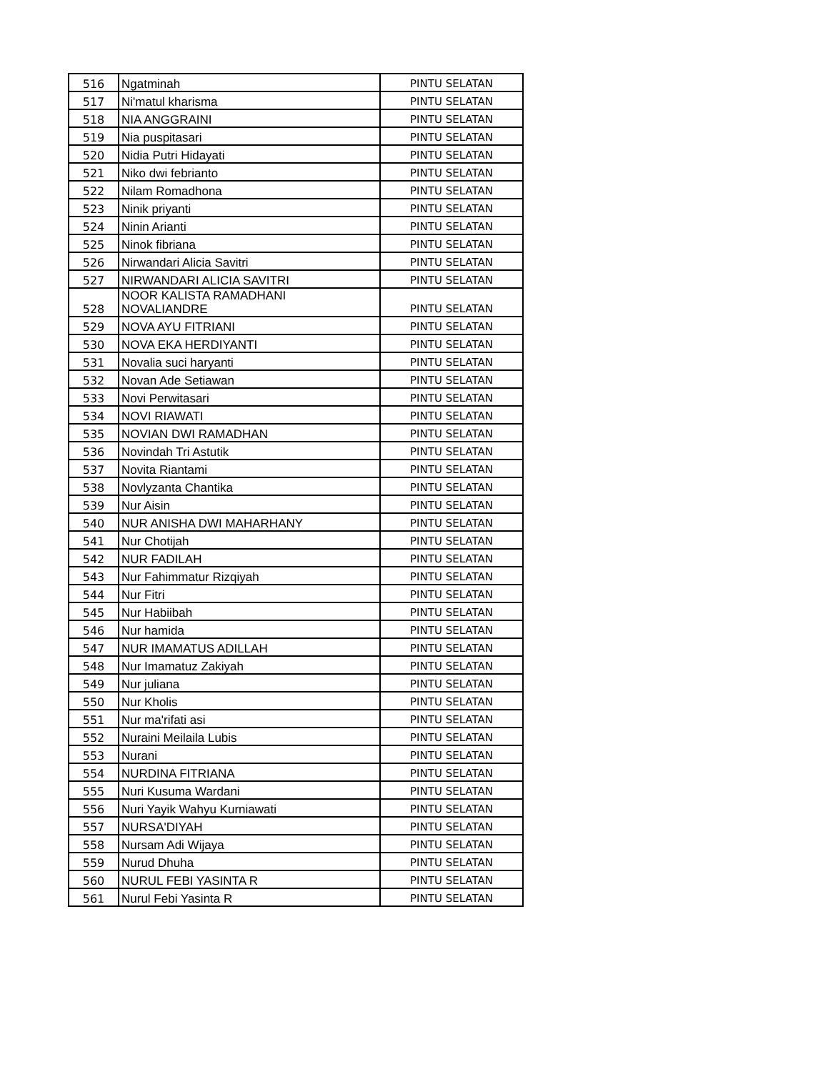| 516 | Ngatminah | PINTU SELATAN |
| 517 | Ni'matul kharisma | PINTU SELATAN |
| 518 | NIA ANGGRAINI | PINTU SELATAN |
| 519 | Nia puspitasari | PINTU SELATAN |
| 520 | Nidia Putri Hidayati | PINTU SELATAN |
| 521 | Niko dwi febrianto | PINTU SELATAN |
| 522 | Nilam Romadhona | PINTU SELATAN |
| 523 | Ninik priyanti | PINTU SELATAN |
| 524 | Ninin Arianti | PINTU SELATAN |
| 525 | Ninok fibriana | PINTU SELATAN |
| 526 | Nirwandari Alicia Savitri | PINTU SELATAN |
| 527 | NIRWANDARI ALICIA SAVITRI | PINTU SELATAN |
| 528 | NOOR KALISTA RAMADHANI NOVALIANDRE | PINTU SELATAN |
| 529 | NOVA AYU FITRIANI | PINTU SELATAN |
| 530 | NOVA EKA HERDIYANTI | PINTU SELATAN |
| 531 | Novalia suci haryanti | PINTU SELATAN |
| 532 | Novan Ade Setiawan | PINTU SELATAN |
| 533 | Novi Perwitasari | PINTU SELATAN |
| 534 | NOVI RIAWATI | PINTU SELATAN |
| 535 | NOVIAN DWI RAMADHAN | PINTU SELATAN |
| 536 | Novindah Tri Astutik | PINTU SELATAN |
| 537 | Novita Riantami | PINTU SELATAN |
| 538 | Novlyzanta Chantika | PINTU SELATAN |
| 539 | Nur Aisin | PINTU SELATAN |
| 540 | NUR ANISHA DWI MAHARHANY | PINTU SELATAN |
| 541 | Nur Chotijah | PINTU SELATAN |
| 542 | NUR FADILAH | PINTU SELATAN |
| 543 | Nur Fahimmatur Rizqiyah | PINTU SELATAN |
| 544 | Nur Fitri | PINTU SELATAN |
| 545 | Nur Habiibah | PINTU SELATAN |
| 546 | Nur hamida | PINTU SELATAN |
| 547 | NUR IMAMATUS ADILLAH | PINTU SELATAN |
| 548 | Nur Imamatuz Zakiyah | PINTU SELATAN |
| 549 | Nur juliana | PINTU SELATAN |
| 550 | Nur Kholis | PINTU SELATAN |
| 551 | Nur ma'rifati asi | PINTU SELATAN |
| 552 | Nuraini Meilaila Lubis | PINTU SELATAN |
| 553 | Nurani | PINTU SELATAN |
| 554 | NURDINA FITRIANA | PINTU SELATAN |
| 555 | Nuri Kusuma Wardani | PINTU SELATAN |
| 556 | Nuri Yayik Wahyu Kurniawati | PINTU SELATAN |
| 557 | NURSA'DIYAH | PINTU SELATAN |
| 558 | Nursam Adi Wijaya | PINTU SELATAN |
| 559 | Nurud Dhuha | PINTU SELATAN |
| 560 | NURUL FEBI YASINTA R | PINTU SELATAN |
| 561 | Nurul Febi Yasinta R | PINTU SELATAN |